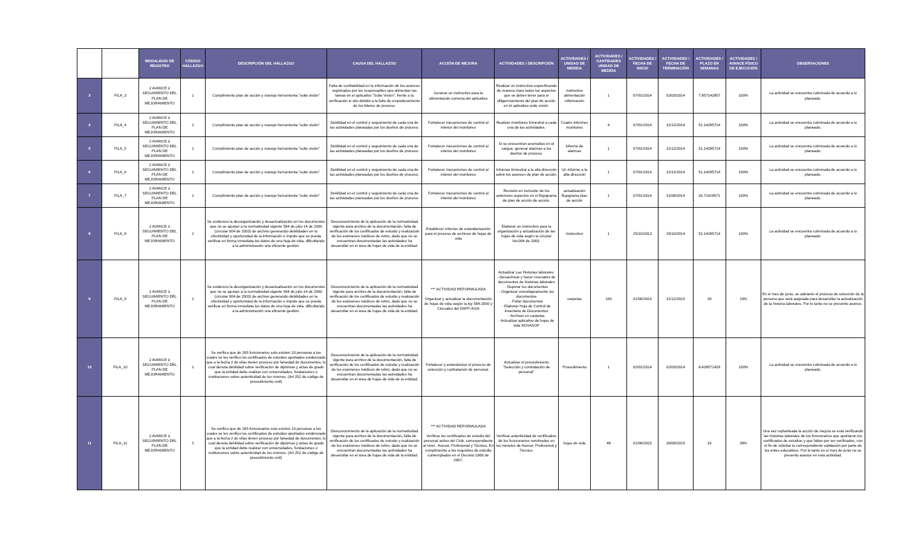| | | MODALIDAD DE REGISTRO | CÓDIGO HALLAZGO | DESCRIPCIÓN DEL HALLAZGO | CAUSA DEL HALLAZGO | ACCIÓN DE MEJORA | ACTIVIDADES / DESCRIPCIÓN | ACTIVIDADES / UNIDAD DE MEDIDA | ACTIVIDADES / CANTIDADES UNIDAD DE MEDIDA | ACTIVIDADES / FECHA DE INICIO | ACTIVIDADES / FECHA DE TERMINACIÓN | ACTIVIDADES / PLAZO EN SEMANAS | ACTIVIDADES / AVANCE FÍSICO DE EJECUCIÓN | OBSERVACIONES |
| --- | --- | --- | --- | --- | --- | --- | --- | --- | --- | --- | --- | --- | --- | --- |
| 3 | FILA_3 | 2 AVANCE ó SEGUIMIENTO DEL PLAN DE MEJORAMIENTO | 1 | Cumplimiento plan de acción y manejo herramienta "suite visión" | Falta de confiabilidad en la información de los avances registrados por los responsables que alimentan las tareas en el aplicativo "Suite Visión", frente a la verificación in situ debido a la falta de empoderamiento de los lideres de proceso. | Generar un instructivo para la alimentación correcta del aplicativo | Realizar un instructivo especificando de manera clara todos los aspectos que se deben tener para el diligenciamiento del plan de acción en el aplicativo suite visión. | instructivo alimentación información | 1 | 07/01/2014 | 03/03/2014 | 7.857142857 | 100% | La actividad se encuentra culminada de acuerdo a lo planeado. |
| 4 | FILA_4 | 2 AVANCE ó SEGUIMIENTO DEL PLAN DE MEJORAMIENTO | 1 | Cumplimiento plan de acción y manejo herramienta "suite visión" | Debilidad en el control y seguimiento de cada una de las actividades planeadas por los dueños de proceso. | Fortalecer mecanismos de control al interior del monitoreo | Realizar monitoreo trimestral a cada una de las actividades. | Cuatro Informes monitoreo | 4 | 07/01/2014 | 31/12/2014 | 51.14285714 | 100% | La actividad se encuentra culminada de acuerdo a lo planeado. |
| 5 | FILA_5 | 2 AVANCE ó SEGUIMIENTO DEL PLAN DE MEJORAMIENTO | 1 | Cumplimiento plan de acción y manejo herramienta "suite visión" | Debilidad en el control y seguimiento de cada una de las actividades planeadas por los dueños de proceso. | Fortalecer mecanismos de control al interior del monitoreo | Si se encuentran anomalías en el cargue, generar alarmas a los dueños de proceso. | informe de alarmas | 1 | 07/01/2014 | 31/12/2014 | 51.14285714 | 100% | La actividad se encuentra culminada de acuerdo a lo planeado. |
| 6 | FILA_6 | 2 AVANCE ó SEGUIMIENTO DEL PLAN DE MEJORAMIENTO | 1 | Cumplimiento plan de acción y manejo herramienta "suite visión" | Debilidad en el control y seguimiento de cada una de las actividades planeadas por los dueños de proceso. | Fortalecer mecanismos de control al interior del monitoreo | Informar trimestral a la alta dirección sobre los avances de plan de acción. | Un Informe a la alta dirección | 1 | 07/01/2014 | 31/12/2014 | 51.14285714 | 100% | La actividad se encuentra culminada de acuerdo a lo planeado. |
| 7 | FILA_7 | 2 AVANCE ó SEGUIMIENTO DEL PLAN DE MEJORAMIENTO | 1 | Cumplimiento plan de acción y manejo herramienta "suite visión" | Debilidad en el control y seguimiento de cada una de las actividades planeadas por los dueños de proceso. | Fortalecer mecanismos de control al interior del monitoreo | Revisión en inclusión de los anteriores aspectos en el flujograma de plan de acción de acción. | actualización flujograma plan de acción | 1 | 07/01/2014 | 31/08/2014 | 33.71428571 | 100% | La actividad se encuentra culminada de acuerdo a lo planeado. |
| 8 | FILA_8 | 2 AVANCE ó SEGUIMIENTO DEL PLAN DE MEJORAMIENTO | 2 | Se evidencio la desorganización y desactualización en los documentos que no se ajustan a la normatividad vigente 594 de julio 14 de 2000 (circular 004 de 2003) de archivo generando debilidades en la efectividad y oportunidad de la información e impide que se pueda verificar en forma inmediata los datos de una hoja de vida, dificultando a la administración una eficiente gestión. | Desconocimiento de la aplicación de la normatividad vigente para archivo de la documentación, falta de verificación de los certificados de estudio y realización de los exámenes médicos de retiro, dado que no se encuentran documentadas las actividades ha desarrollar en el área de hojas de vida de la entidad. | Establecer criterios de estandarización para el proceso de archivos de hojas de vida | Elaborar un instructivo para la organización y actualización de las hojas de vida según la circular No.004 de 2003. | Instructivo | 1 | 25/10/2013 | 25/10/2014 | 52.14285714 | 100% | La actividad se encuentra culminada de acuerdo a lo planeado. |
| 9 | FILA_9 | 2 AVANCE ó SEGUIMIENTO DEL PLAN DE MEJORAMIENTO | 2 | Se evidencio la desorganización y desactualización en los documentos que no se ajustan a la normatividad vigente 594 de julio 14 de 2000 (circular 004 de 2003) de archivo generando debilidades en la efectividad y oportunidad de la información e impide que se pueda verificar en forma inmediata los datos de una hoja de vida, dificultando a la administración una eficiente gestión. | Desconocimiento de la aplicación de la normatividad vigente para archivo de la documentación, falta de verificación de los certificados de estudio y realización de los exámenes médicos de retiro, dado que no se encuentran documentadas las actividades ha desarrollar en el área de hojas de vida de la entidad. | *** ACTIVIDAD REFORMULADA Organizar y actualizar la documentación de hojas de vida según la ley 594:2000 y Circuales del DAFP-AGN | Actualizar Las Historias laborales: - Desarchivar y hacer invenatrio de documentos de historias laborales - Depurar los documentos - Organizar cronológicamente los documentos - Foliar documentos - Elaborar Hoja de Control de inventario de Documentos - Archivar en carpetas - Actualizar aplicativo de hojas de vida NOVASOF | carpetas | 143 | 01/06/2015 | 31/12/2015 | 28 | 10% | En el mes de junio, se adelanto el proceso de selección de la persona que será asignada para desarrollar la actualización de la historia laborales. Por lo tanto no se presento avance. |
| 10 | FILA_10 | 2 AVANCE ó SEGUIMIENTO DEL PLAN DE MEJORAMIENTO | 2 | Se verifico que de 265 funcionarios solo existen 10 personas a las cuales se les verifico los certificados de estudios aportados evidenciado que a la fecha 2 de ellas tienen proceso por falsedad de documentos, lo cual denota debilidad sobre verificación de diplomas y actas de grado que la entidad debe realizar con universidades, fundaciones o instituciones sobre autenticidad de los mismos. (Art 252 de código de procedimiento civil) | Desconocimiento de la aplicación de la normatividad vigente para archivo de la documentación, falta de verificación de los certificados de estudio y realización de los exámenes médicos de retiro, dado que no se encuentran documentadas las actividades ha desarrollar en el área de hojas de vida de la entidad. | Fortalecer y estandarizar el proceso de selección y contratación de personal. | Actualizar el procedimiento "Selección y contratación de personal" | Procedimiento | 1 | 02/01/2014 | 02/03/2014 | 8.428571429 | 100% | La actividad se encuentra culminada de acuerdo a lo planeado. |
| 11 | FILA_11 | 2 AVANCE ó SEGUIMIENTO DEL PLAN DE MEJORAMIENTO | 2 | Se verifico que de 265 funcionarios solo existen 10 personas a las cuales se les verifico los certificados de estudios aportados evidenciado que a la fecha 2 de ellas tienen proceso por falsedad de documentos, lo cual denota debilidad sobre verificación de diplomas y actas de grado que la entidad debe realizar con universidades, fundaciones o instituciones sobre autenticidad de los mismos. (Art 252 de código de procedimiento civil) | Desconocimiento de la aplicación de la normatividad vigente para archivo de la documentación, falta de verificación de los certificados de estudio y realización de los exámenes médicos de retiro, dado que no se encuentran documentadas las actividades ha desarrollar en el área de hojas de vida de la entidad. | *** ACTIVIDAD REFORMULADA Verificar los certificados de estudio del personal activo del Club, correspondiente al nivel , Asesor, Profesional y Técnico. En cumplimeinto a los requisitos de estudio contemplados en el Decreto 1666 de 2007, | Verificar autenticidad de certificados de los funcionarios nombrados en los nieveles de Asesor, Profesional y Técnico, | hojas de vida | 48 | 01/06/2015 | 30/09/2015 | 16 | 39% | Una vez replanteada la acción de mejora se está verificando las historias laborales de los funcionarios que aportaron los certificados de estudios y que faltan por ser verificados, con el fin de solicitar la correspondiente validación por parte de los entes educativos. Por lo tanto en el mes de junio no se presento avance en esta actividad. |